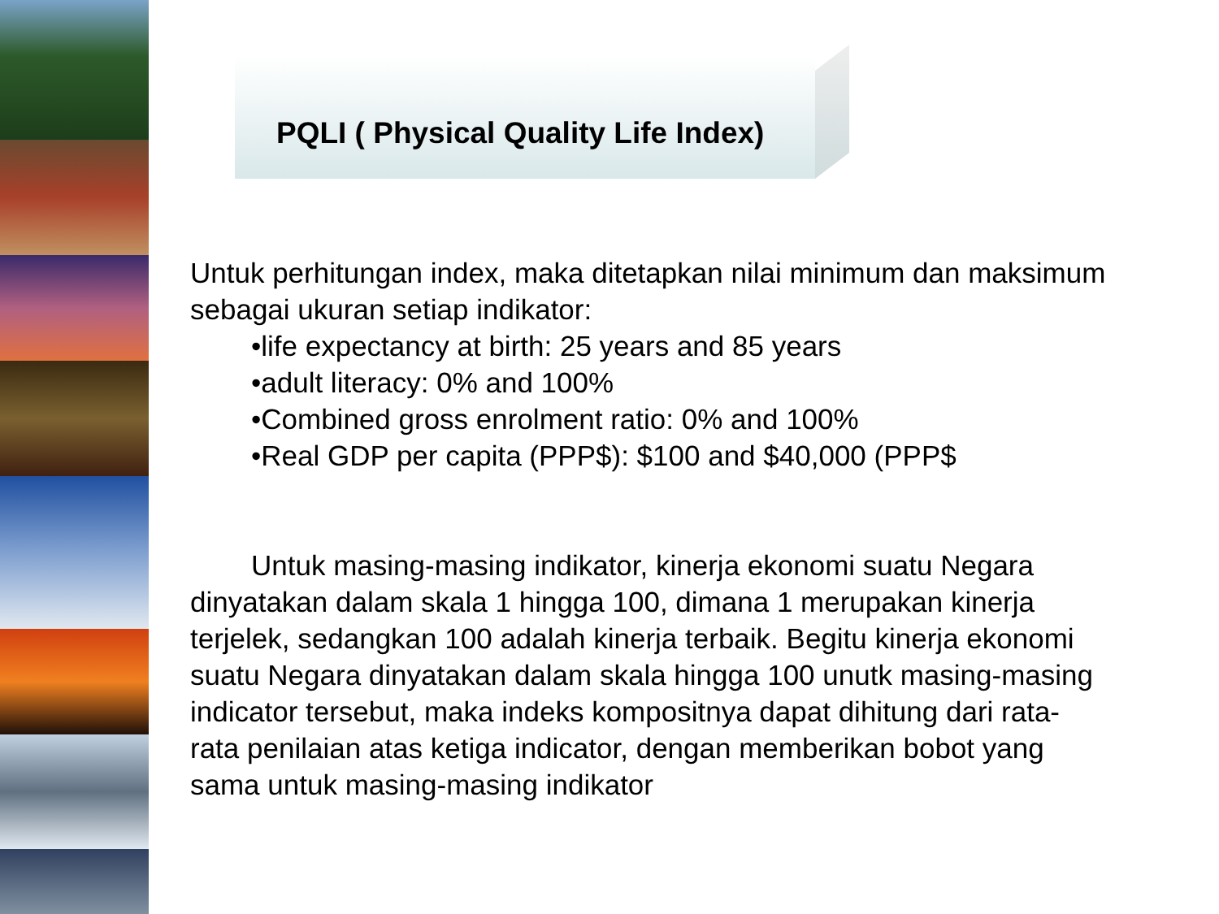PQLI ( Physical Quality Life Index)
Untuk perhitungan index, maka ditetapkan nilai minimum dan maksimum sebagai ukuran setiap indikator:
•life expectancy at birth: 25 years and 85 years
•adult literacy: 0% and 100%
•Combined gross enrolment ratio: 0% and 100%
•Real GDP per capita (PPP$): $100 and $40,000 (PPP$
Untuk masing-masing indikator, kinerja ekonomi suatu Negara dinyatakan dalam skala 1 hingga 100, dimana 1 merupakan kinerja terjelek, sedangkan 100 adalah kinerja terbaik. Begitu kinerja ekonomi suatu Negara dinyatakan dalam skala hingga 100 unutk masing-masing indicator tersebut, maka indeks kompositnya dapat dihitung dari rata-rata penilaian atas ketiga indicator, dengan memberikan bobot yang sama untuk masing-masing indikator